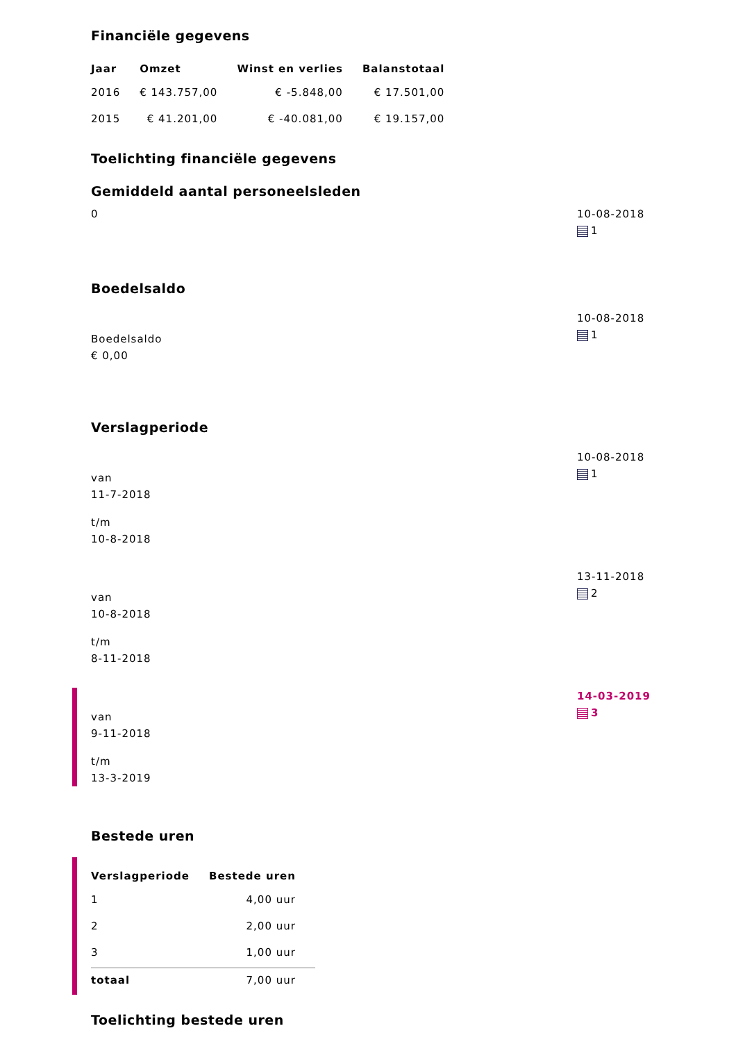Financiële gegevens
| Jaar | Omzet | Winst en verlies | Balanstotaal |
| --- | --- | --- | --- |
| 2016 | € 143.757,00 | € -5.848,00 | € 17.501,00 |
| 2015 | € 41.201,00 | € -40.081,00 | € 19.157,00 |
Toelichting financiële gegevens
Gemiddeld aantal personeelsleden
0 10-08-2018
1
Boedelsaldo
Boedelsaldo
€ 0,00
10-08-2018
1
Verslagperiode
van
11-7-2018
t/m
10-8-2018
10-08-2018
1
van
10-8-2018
t/m
8-11-2018
13-11-2018
2
van
9-11-2018
t/m
13-3-2019
14-03-2019
3
Bestede uren
| Verslagperiode | Bestede uren |
| --- | --- |
| 1 | 4,00 uur |
| 2 | 2,00 uur |
| 3 | 1,00 uur |
| totaal | 7,00 uur |
Toelichting bestede uren